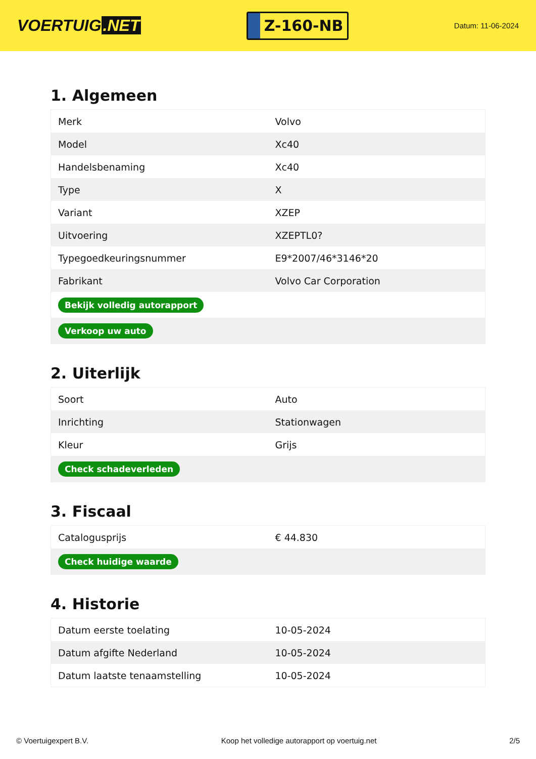VOERTUIG.NET
Z-160-NB
Datum: 11-06-2024
1. Algemeen
| Merk | Volvo |
| Model | Xc40 |
| Handelsbenaming | Xc40 |
| Type | X |
| Variant | XZEP |
| Uitvoering | XZEPTL0? |
| Typegoedkeuringsnummer | E9*2007/46*3146*20 |
| Fabrikant | Volvo Car Corporation |
| Bekijk volledig autorapport | |
| Verkoop uw auto | |
2. Uiterlijk
| Soort | Auto |
| Inrichting | Stationwagen |
| Kleur | Grijs |
| Check schadeverleden | |
3. Fiscaal
| Catalogusprijs | € 44.830 |
| Check huidige waarde | |
4. Historie
| Datum eerste toelating | 10-05-2024 |
| Datum afgifte Nederland | 10-05-2024 |
| Datum laatste tenaamstelling | 10-05-2024 |
© Voertuigexpert B.V. Koop het volledige autorapport op voertuig.net 2/5